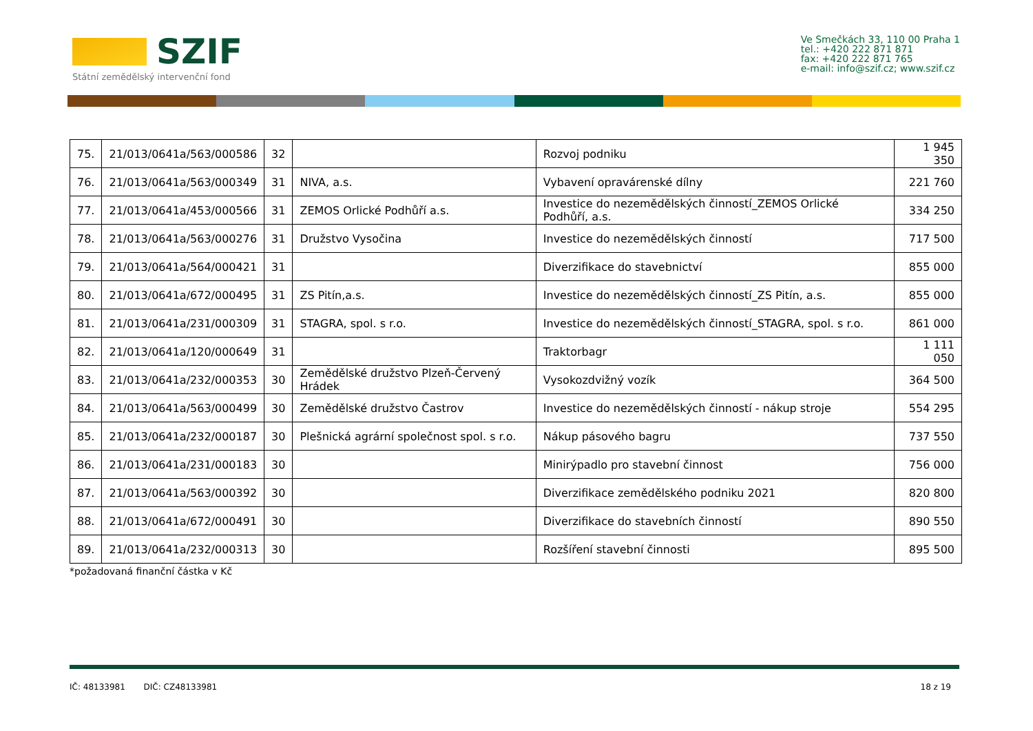SZIF
Státní zemědělský intervenční fond
Ve Smečkách 33, 110 00 Praha 1
tel.: +420 222 871 871
fax: +420 222 871 765
e-mail: info@szif.cz; www.szif.cz
| 75. | 21/013/0641a/563/000586 | 32 | | Rozvoj podniku | 1 945 350 |
| 76. | 21/013/0641a/563/000349 | 31 | NIVA, a.s. | Vybavení opravárenské dílny | 221 760 |
| 77. | 21/013/0641a/453/000566 | 31 | ZEMOS Orlické Podhůří a.s. | Investice do nezemědělských činností_ZEMOS Orlické Podhůří, a.s. | 334 250 |
| 78. | 21/013/0641a/563/000276 | 31 | Družstvo Vysočina | Investice do nezemědělských činností | 717 500 |
| 79. | 21/013/0641a/564/000421 | 31 | | Diverzifikace do stavebnictví | 855 000 |
| 80. | 21/013/0641a/672/000495 | 31 | ZS Pitín,a.s. | Investice do nezemědělských činností_ZS Pitín, a.s. | 855 000 |
| 81. | 21/013/0641a/231/000309 | 31 | STAGRA, spol. s r.o. | Investice do nezemědělských činností_STAGRA, spol. s r.o. | 861 000 |
| 82. | 21/013/0641a/120/000649 | 31 | | Traktorbagr | 1 111 050 |
| 83. | 21/013/0641a/232/000353 | 30 | Zemědělské družstvo Plzeň-Červený Hrádek | Vysokozdvižný vozík | 364 500 |
| 84. | 21/013/0641a/563/000499 | 30 | Zemědělské družstvo Častrov | Investice do nezemědělských činností - nákup stroje | 554 295 |
| 85. | 21/013/0641a/232/000187 | 30 | Plešnická agrární společnost spol. s r.o. | Nákup pásového bagru | 737 550 |
| 86. | 21/013/0641a/231/000183 | 30 | | Minirýpadlo pro stavební činnost | 756 000 |
| 87. | 21/013/0641a/563/000392 | 30 | | Diverzifikace zemědělského podniku 2021 | 820 800 |
| 88. | 21/013/0641a/672/000491 | 30 | | Diverzifikace do stavebních činností | 890 550 |
| 89. | 21/013/0641a/232/000313 | 30 | | Rozšíření stavební činnosti | 895 500 |
*požadovaná finanční částka v Kč
IČ: 48133981 DIČ: CZ48133981 18 z 19